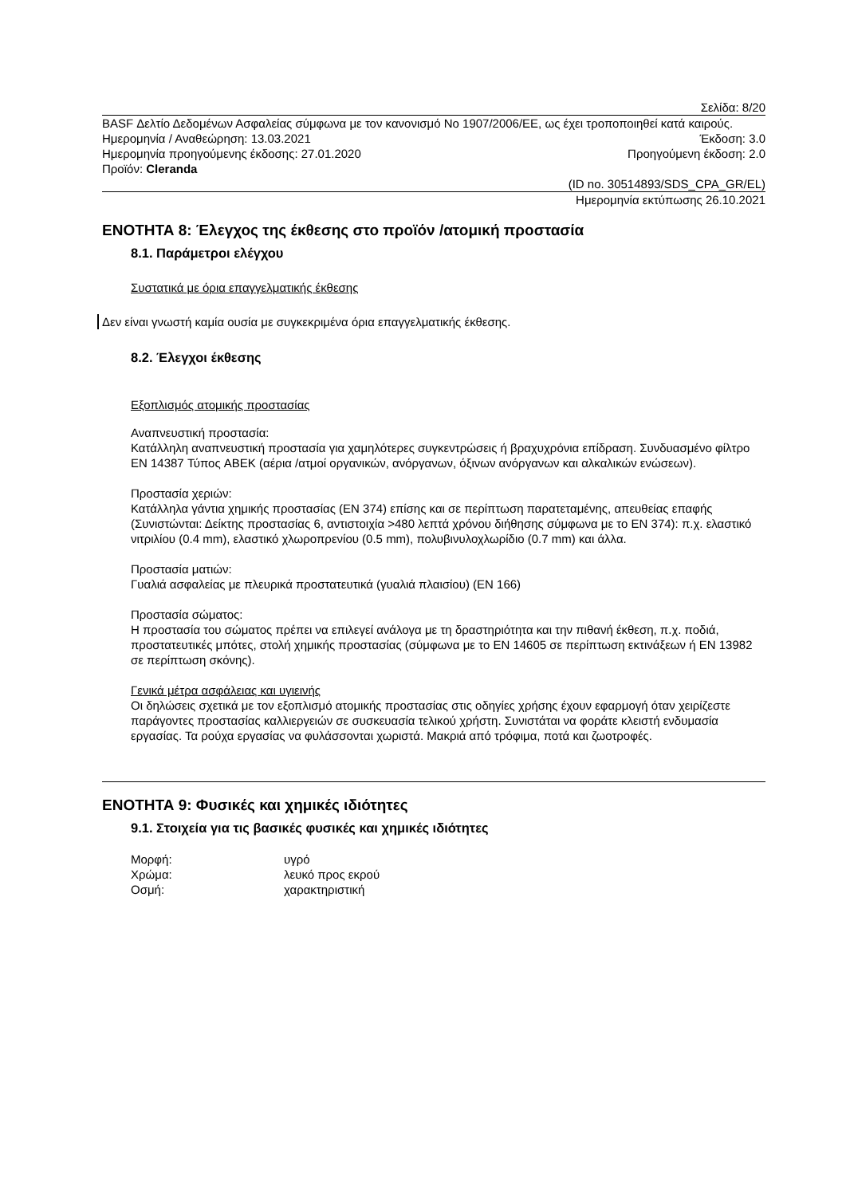Σελίδα: 8/20
BASF Δελτίο Δεδομένων Ασφαλείας σύμφωνα με τον κανονισμό Νο 1907/2006/ΕΕ, ως έχει τροποποιηθεί κατά καιρούς.
Ημερομηνία / Αναθεώρηση: 13.03.2021 Έκδοση: 3.0
Ημερομηνία προηγούμενης έκδοσης: 27.01.2020 Προηγούμενη έκδοση: 2.0
Προϊόν: Cleranda
(ID no. 30514893/SDS_CPA_GR/EL)
Ημερομηνία εκτύπωσης 26.10.2021
ΕΝΟΤΗΤΑ 8: Έλεγχος της έκθεσης στο προϊόν /ατομική προστασία
8.1. Παράμετροι ελέγχου
Συστατικά με όρια επαγγελματικής έκθεσης
Δεν είναι γνωστή καμία ουσία με συγκεκριμένα όρια επαγγελματικής έκθεσης.
8.2. Έλεγχοι έκθεσης
Εξοπλισμός ατομικής προστασίας
Αναπνευστική προστασία:
Κατάλληλη αναπνευστική προστασία για χαμηλότερες συγκεντρώσεις ή βραχυχρόνια επίδραση. Συνδυασμένο φίλτρο EN 14387 Τύπος ABEK (αέρια /ατμοί οργανικών, ανόργανων, όξινων ανόργανων και αλκαλικών ενώσεων).
Προστασία χεριών:
Κατάλληλα γάντια χημικής προστασίας (EN 374) επίσης και σε περίπτωση παρατεταμένης, απευθείας επαφής (Συνιστώνται: Δείκτης προστασίας 6, αντιστοιχία >480 λεπτά χρόνου διήθησης σύμφωνα με το EN 374): π.χ. ελαστικό νιτριλίου (0.4 mm), ελαστικό χλωροπρενίου (0.5 mm), πολυβινυλοχλωρίδιο (0.7 mm) και άλλα.
Προστασία ματιών:
Γυαλιά ασφαλείας με πλευρικά προστατευτικά (γυαλιά πλαισίου) (EN 166)
Προστασία σώματος:
Η προστασία του σώματος πρέπει να επιλεγεί ανάλογα με τη δραστηριότητα και την πιθανή έκθεση, π.χ. ποδιά, προστατευτικές μπότες, στολή χημικής προστασίας (σύμφωνα με το EN 14605 σε περίπτωση εκτινάξεων ή EN 13982 σε περίπτωση σκόνης).
Γενικά μέτρα ασφάλειας και υγιεινής
Οι δηλώσεις σχετικά με τον εξοπλισμό ατομικής προστασίας στις οδηγίες χρήσης έχουν εφαρμογή όταν χειρίζεστε παράγοντες προστασίας καλλιεργειών σε συσκευασία τελικού χρήστη. Συνιστάται να φοράτε κλειστή ενδυμασία εργασίας. Τα ρούχα εργασίας να φυλάσσονται χωριστά. Μακριά από τρόφιμα, ποτά και ζωοτροφές.
ΕΝΟΤΗΤΑ 9: Φυσικές και χημικές ιδιότητες
9.1. Στοιχεία για τις βασικές φυσικές και χημικές ιδιότητες
Μορφή: υγρό
Χρώμα: λευκό προς εκρού
Οσμή: χαρακτηριστική